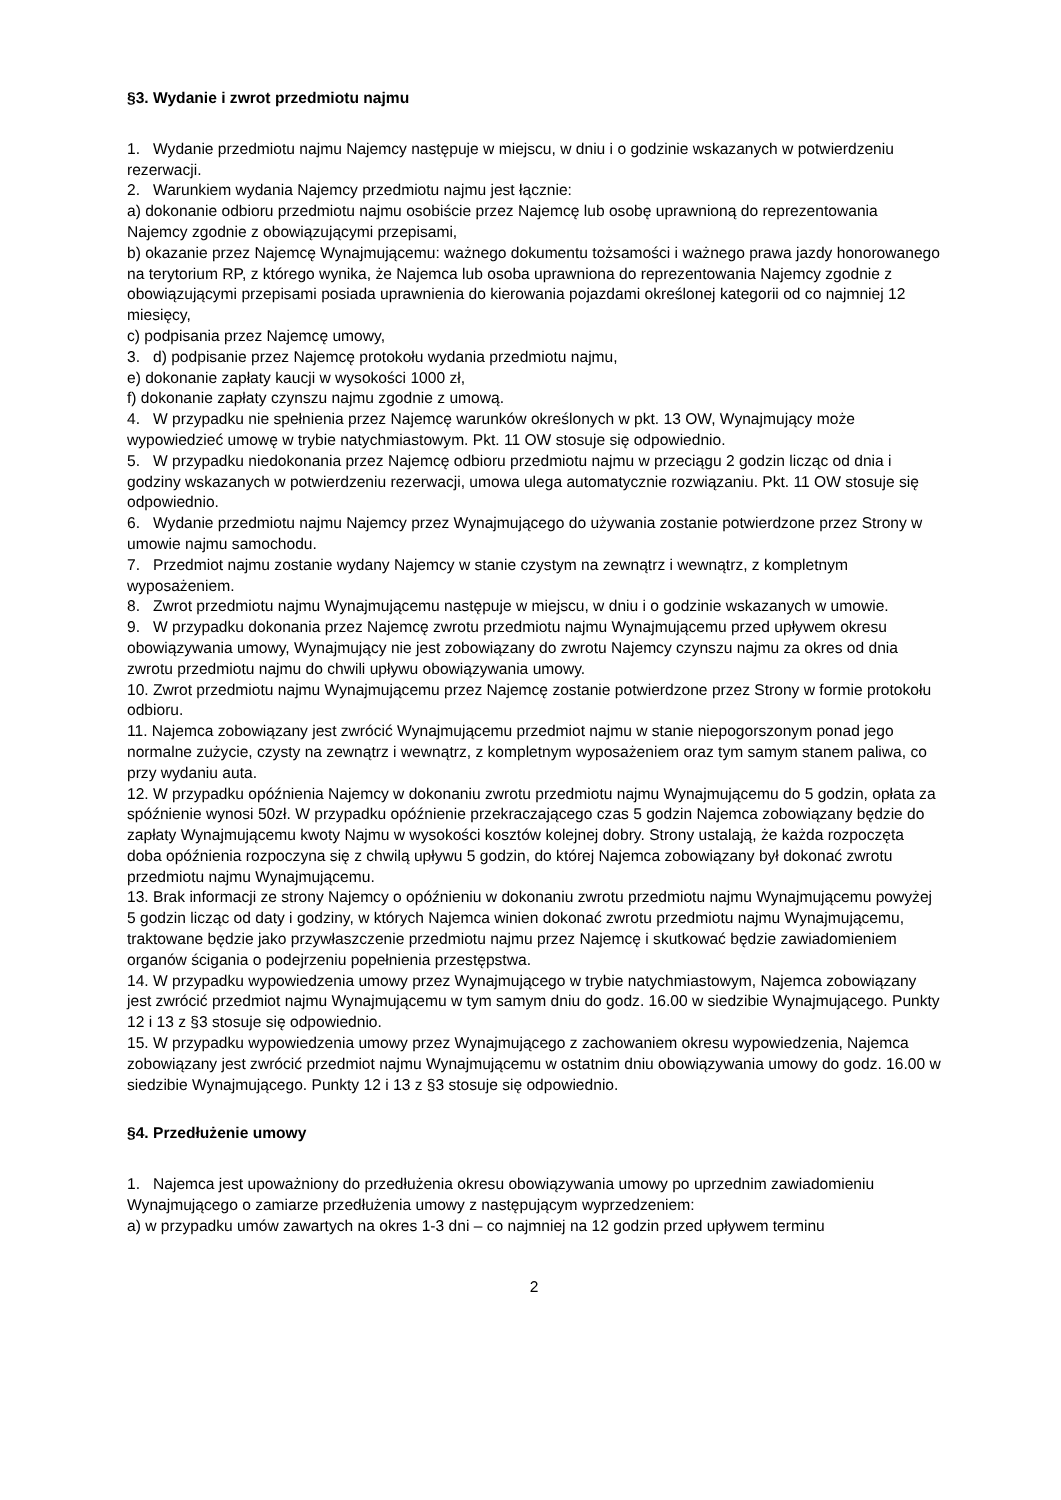§3. Wydanie i zwrot przedmiotu najmu
1. Wydanie przedmiotu najmu Najemcy następuje w miejscu, w dniu i o godzinie wskazanych w potwierdzeniu rezerwacji.
2. Warunkiem wydania Najemcy przedmiotu najmu jest łącznie:
a) dokonanie odbioru przedmiotu najmu osobiście przez Najemcę lub osobę uprawnioną do reprezentowania Najemcy zgodnie z obowiązującymi przepisami,
b) okazanie przez Najemcę Wynajmującemu: ważnego dokumentu tożsamości i ważnego prawa jazdy honorowanego na terytorium RP, z którego wynika, że Najemca lub osoba uprawniona do reprezentowania Najemcy zgodnie z obowiązującymi przepisami posiada uprawnienia do kierowania pojazdami określonej kategorii od co najmniej 12 miesięcy,
c) podpisania przez Najemcę umowy,
3. d) podpisanie przez Najemcę protokołu wydania przedmiotu najmu,
e) dokonanie zapłaty kaucji w wysokości 1000 zł,
f) dokonanie zapłaty czynszu najmu zgodnie z umową.
4. W przypadku nie spełnienia przez Najemcę warunków określonych w pkt. 13 OW, Wynajmujący może wypowiedzieć umowę w trybie natychmiastowym. Pkt. 11 OW stosuje się odpowiednio.
5. W przypadku niedokonania przez Najemcę odbioru przedmiotu najmu w przeciągu 2 godzin licząc od dnia i godziny wskazanych w potwierdzeniu rezerwacji, umowa ulega automatycznie rozwiązaniu. Pkt. 11 OW stosuje się odpowiednio.
6. Wydanie przedmiotu najmu Najemcy przez Wynajmującego do używania zostanie potwierdzone przez Strony w umowie najmu samochodu.
7. Przedmiot najmu zostanie wydany Najemcy w stanie czystym na zewnątrz i wewnątrz, z kompletnym wyposażeniem.
8. Zwrot przedmiotu najmu Wynajmującemu następuje w miejscu, w dniu i o godzinie wskazanych w umowie.
9. W przypadku dokonania przez Najemcę zwrotu przedmiotu najmu Wynajmującemu przed upływem okresu obowiązywania umowy, Wynajmujący nie jest zobowiązany do zwrotu Najemcy czynszu najmu za okres od dnia zwrotu przedmiotu najmu do chwili upływu obowiązywania umowy.
10. Zwrot przedmiotu najmu Wynajmującemu przez Najemcę zostanie potwierdzone przez Strony w formie protokołu odbioru.
11. Najemca zobowiązany jest zwrócić Wynajmującemu przedmiot najmu w stanie niepogorszonym ponad jego normalne zużycie, czysty na zewnątrz i wewnątrz, z kompletnym wyposażeniem oraz tym samym stanem paliwa, co przy wydaniu auta.
12. W przypadku opóźnienia Najemcy w dokonaniu zwrotu przedmiotu najmu Wynajmującemu do 5 godzin, opłata za spóźnienie wynosi 50zł. W przypadku opóźnienie przekraczającego czas 5 godzin Najemca zobowiązany będzie do zapłaty Wynajmującemu kwoty Najmu w wysokości kosztów kolejnej dobry. Strony ustalają, że każda rozpoczęta doba opóźnienia rozpoczyna się z chwilą upływu 5 godzin, do której Najemca zobowiązany był dokonać zwrotu przedmiotu najmu Wynajmującemu.
13. Brak informacji ze strony Najemcy o opóźnieniu w dokonaniu zwrotu przedmiotu najmu Wynajmującemu powyżej 5 godzin licząc od daty i godziny, w których Najemca winien dokonać zwrotu przedmiotu najmu Wynajmującemu, traktowane będzie jako przywłaszczenie przedmiotu najmu przez Najemcę i skutkować będzie zawiadomieniem organów ścigania o podejrzeniu popełnienia przestępstwa.
14. W przypadku wypowiedzenia umowy przez Wynajmującego w trybie natychmiastowym, Najemca zobowiązany jest zwrócić przedmiot najmu Wynajmującemu w tym samym dniu do godz. 16.00 w siedzibie Wynajmującego. Punkty 12 i 13 z §3 stosuje się odpowiednio.
15. W przypadku wypowiedzenia umowy przez Wynajmującego z zachowaniem okresu wypowiedzenia, Najemca zobowiązany jest zwrócić przedmiot najmu Wynajmującemu w ostatnim dniu obowiązywania umowy do godz. 16.00 w siedzibie Wynajmującego. Punkty 12 i 13 z §3 stosuje się odpowiednio.
§4. Przedłużenie umowy
1. Najemca jest upoważniony do przedłużenia okresu obowiązywania umowy po uprzednim zawiadomieniu Wynajmującego o zamiarze przedłużenia umowy z następującym wyprzedzeniem:
a) w przypadku umów zawartych na okres 1-3 dni – co najmniej na 12 godzin przed upływem terminu
2